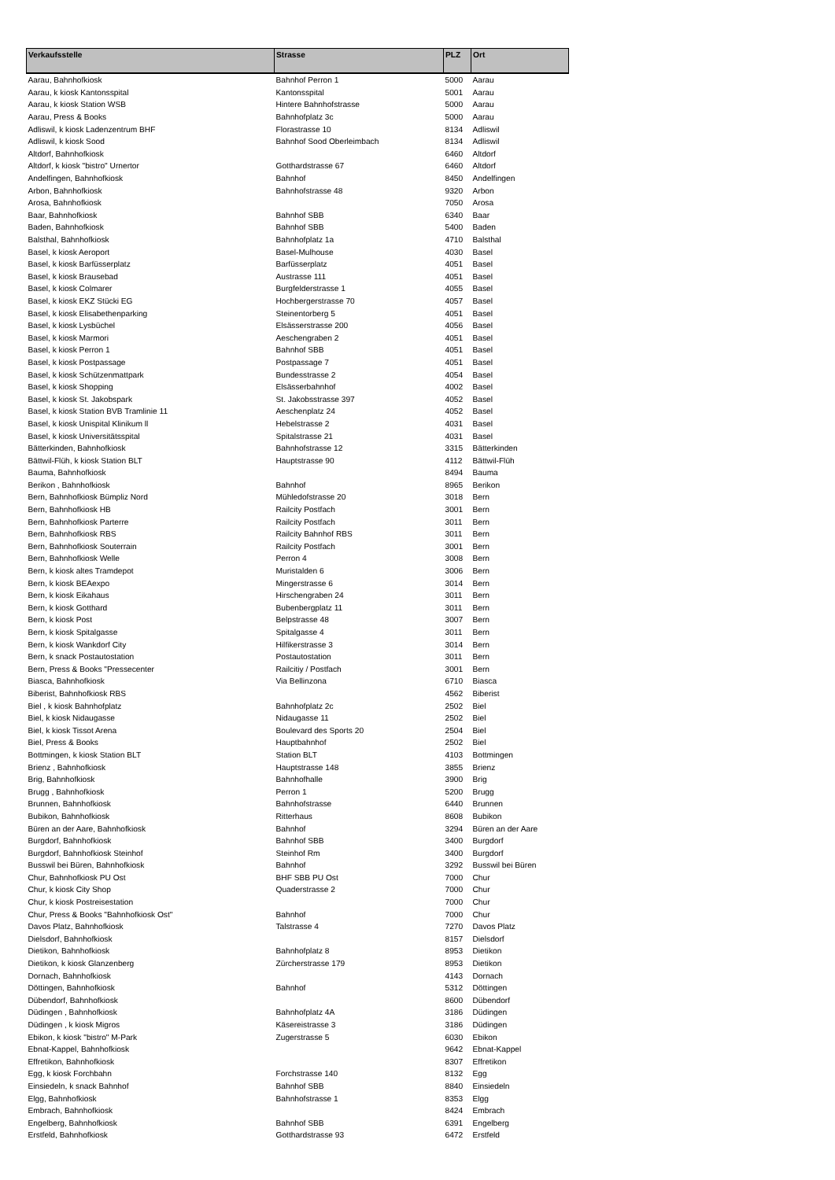| Verkaufsstelle | Strasse | PLZ | Ort |
| --- | --- | --- | --- |
| Aarau, Bahnhofkiosk | Bahnhof Perron 1 | 5000 | Aarau |
| Aarau, k kiosk Kantonsspital | Kantonsspital | 5001 | Aarau |
| Aarau, k kiosk Station WSB | Hintere Bahnhofstrasse | 5000 | Aarau |
| Aarau, Press & Books | Bahnhofplatz 3c | 5000 | Aarau |
| Adliswil, k kiosk Ladenzentrum BHF | Florastrasse 10 | 8134 | Adliswil |
| Adliswil, k kiosk Sood | Bahnhof Sood Oberleimbach | 8134 | Adliswil |
| Altdorf, Bahnhofkiosk | | 6460 | Altdorf |
| Altdorf, k kiosk "bistro" Urnertor | Gotthardstrasse 67 | 6460 | Altdorf |
| Andelfingen, Bahnhofkiosk | Bahnhof | 8450 | Andelfingen |
| Arbon, Bahnhofkiosk | Bahnhofstrasse 48 | 9320 | Arbon |
| Arosa, Bahnhofkiosk | | 7050 | Arosa |
| Baar, Bahnhofkiosk | Bahnhof SBB | 6340 | Baar |
| Baden, Bahnhofkiosk | Bahnhof SBB | 5400 | Baden |
| Balsthal, Bahnhofkiosk | Bahnhofplatz 1a | 4710 | Balsthal |
| Basel, k kiosk Aeroport | Basel-Mulhouse | 4030 | Basel |
| Basel, k kiosk Barfüsserplatz | Barfüsserplatz | 4051 | Basel |
| Basel, k kiosk Brausebad | Austrasse 111 | 4051 | Basel |
| Basel, k kiosk Colmarer | Burgfelderstrasse 1 | 4055 | Basel |
| Basel, k kiosk EKZ Stücki EG | Hochbergerstrasse 70 | 4057 | Basel |
| Basel, k kiosk Elisabethenparking | Steinentorberg 5 | 4051 | Basel |
| Basel, k kiosk Lysbüchel | Elsässerstrasse 200 | 4056 | Basel |
| Basel, k kiosk Marmori | Aeschengraben 2 | 4051 | Basel |
| Basel, k kiosk Perron 1 | Bahnhof SBB | 4051 | Basel |
| Basel, k kiosk Postpassage | Postpassage 7 | 4051 | Basel |
| Basel, k kiosk Schützenmattpark | Bundesstrasse 2 | 4054 | Basel |
| Basel, k kiosk Shopping | Elsässerbahnhof | 4002 | Basel |
| Basel, k kiosk St. Jakobspark | St. Jakobsstrasse 397 | 4052 | Basel |
| Basel, k kiosk Station BVB Tramlinie 11 | Aeschenplatz 24 | 4052 | Basel |
| Basel, k kiosk Unispital Klinikum ll | Hebelstrasse 2 | 4031 | Basel |
| Basel, k kiosk Universitätsspital | Spitalstrasse 21 | 4031 | Basel |
| Bätterkinden, Bahnhofkiosk | Bahnhofstrasse 12 | 3315 | Bätterkinden |
| Bättwil-Flüh, k kiosk Station BLT | Hauptstrasse 90 | 4112 | Bättwil-Flüh |
| Bauma, Bahnhofkiosk | | 8494 | Bauma |
| Berikon , Bahnhofkiosk | Bahnhof | 8965 | Berikon |
| Bern, Bahnhofkiosk Bümpliz Nord | Mühledofstrasse 20 | 3018 | Bern |
| Bern, Bahnhofkiosk HB | Railcity Postfach | 3001 | Bern |
| Bern, Bahnhofkiosk Parterre | Railcity Postfach | 3011 | Bern |
| Bern, Bahnhofkiosk RBS | Railcity Bahnhof RBS | 3011 | Bern |
| Bern, Bahnhofkiosk Souterrain | Railcity Postfach | 3001 | Bern |
| Bern, Bahnhofkiosk Welle | Perron 4 | 3008 | Bern |
| Bern, k kiosk altes Tramdepot | Muristalden 6 | 3006 | Bern |
| Bern, k kiosk BEAexpo | Mingerstrasse 6 | 3014 | Bern |
| Bern, k kiosk Eikahaus | Hirschengraben 24 | 3011 | Bern |
| Bern, k kiosk Gotthard | Bubenbergplatz 11 | 3011 | Bern |
| Bern, k kiosk Post | Belpstrasse 48 | 3007 | Bern |
| Bern, k kiosk Spitalgasse | Spitalgasse 4 | 3011 | Bern |
| Bern, k kiosk Wankdorf City | Hilfikerstrasse 3 | 3014 | Bern |
| Bern, k snack Postautostation | Postautostation | 3011 | Bern |
| Bern, Press & Books "Pressecenter | Railcitiy / Postfach | 3001 | Bern |
| Biasca, Bahnhofkiosk | Via Bellinzona | 6710 | Biasca |
| Biberist, Bahnhofkiosk RBS | | 4562 | Biberist |
| Biel , k kiosk Bahnhofplatz | Bahnhofplatz 2c | 2502 | Biel |
| Biel, k kiosk Nidaugasse | Nidaugasse 11 | 2502 | Biel |
| Biel, k kiosk Tissot Arena | Boulevard des Sports 20 | 2504 | Biel |
| Biel, Press & Books | Hauptbahnhof | 2502 | Biel |
| Bottmingen, k kiosk Station BLT | Station BLT | 4103 | Bottmingen |
| Brienz , Bahnhofkiosk | Hauptstrasse 148 | 3855 | Brienz |
| Brig, Bahnhofkiosk | Bahnhofhalle | 3900 | Brig |
| Brugg , Bahnhofkiosk | Perron 1 | 5200 | Brugg |
| Brunnen, Bahnhofkiosk | Bahnhofstrasse | 6440 | Brunnen |
| Bubikon, Bahnhofkiosk | Ritterhaus | 8608 | Bubikon |
| Büren an der Aare, Bahnhofkiosk | Bahnhof | 3294 | Büren an der Aare |
| Burgdorf, Bahnhofkiosk | Bahnhof SBB | 3400 | Burgdorf |
| Burgdorf, Bahnhofkiosk Steinhof | Steinhof Rm | 3400 | Burgdorf |
| Busswil bei Büren, Bahnhofkiosk | Bahnhof | 3292 | Busswil bei Büren |
| Chur, Bahnhofkiosk PU Ost | BHF SBB PU Ost | 7000 | Chur |
| Chur, k kiosk City Shop | Quaderstrasse 2 | 7000 | Chur |
| Chur, k kiosk Postreisestation | | 7000 | Chur |
| Chur, Press & Books "Bahnhofkiosk Ost" | Bahnhof | 7000 | Chur |
| Davos Platz, Bahnhofkiosk | Talstrasse 4 | 7270 | Davos Platz |
| Dielsdorf, Bahnhofkiosk | | 8157 | Dielsdorf |
| Dietikon, Bahnhofkiosk | Bahnhofplatz 8 | 8953 | Dietikon |
| Dietikon, k kiosk Glanzenberg | Zürcherstrasse 179 | 8953 | Dietikon |
| Dornach, Bahnhofkiosk | | 4143 | Dornach |
| Döttingen, Bahnhofkiosk | Bahnhof | 5312 | Döttingen |
| Dübendorf, Bahnhofkiosk | | 8600 | Dübendorf |
| Düdingen , Bahnhofkiosk | Bahnhofplatz 4A | 3186 | Düdingen |
| Düdingen , k kiosk Migros | Käsereistrasse 3 | 3186 | Düdingen |
| Ebikon, k kiosk "bistro" M-Park | Zugerstrasse 5 | 6030 | Ebikon |
| Ebnat-Kappel, Bahnhofkiosk | | 9642 | Ebnat-Kappel |
| Effretikon, Bahnhofkiosk | | 8307 | Effretikon |
| Egg, k kiosk Forchbahn | Forchstrasse 140 | 8132 | Egg |
| Einsiedeln, k snack Bahnhof | Bahnhof SBB | 8840 | Einsiedeln |
| Elgg, Bahnhofkiosk | Bahnhofstrasse 1 | 8353 | Elgg |
| Embrach, Bahnhofkiosk | | 8424 | Embrach |
| Engelberg, Bahnhofkiosk | Bahnhof SBB | 6391 | Engelberg |
| Erstfeld, Bahnhofkiosk | Gotthardstrasse 93 | 6472 | Erstfeld |